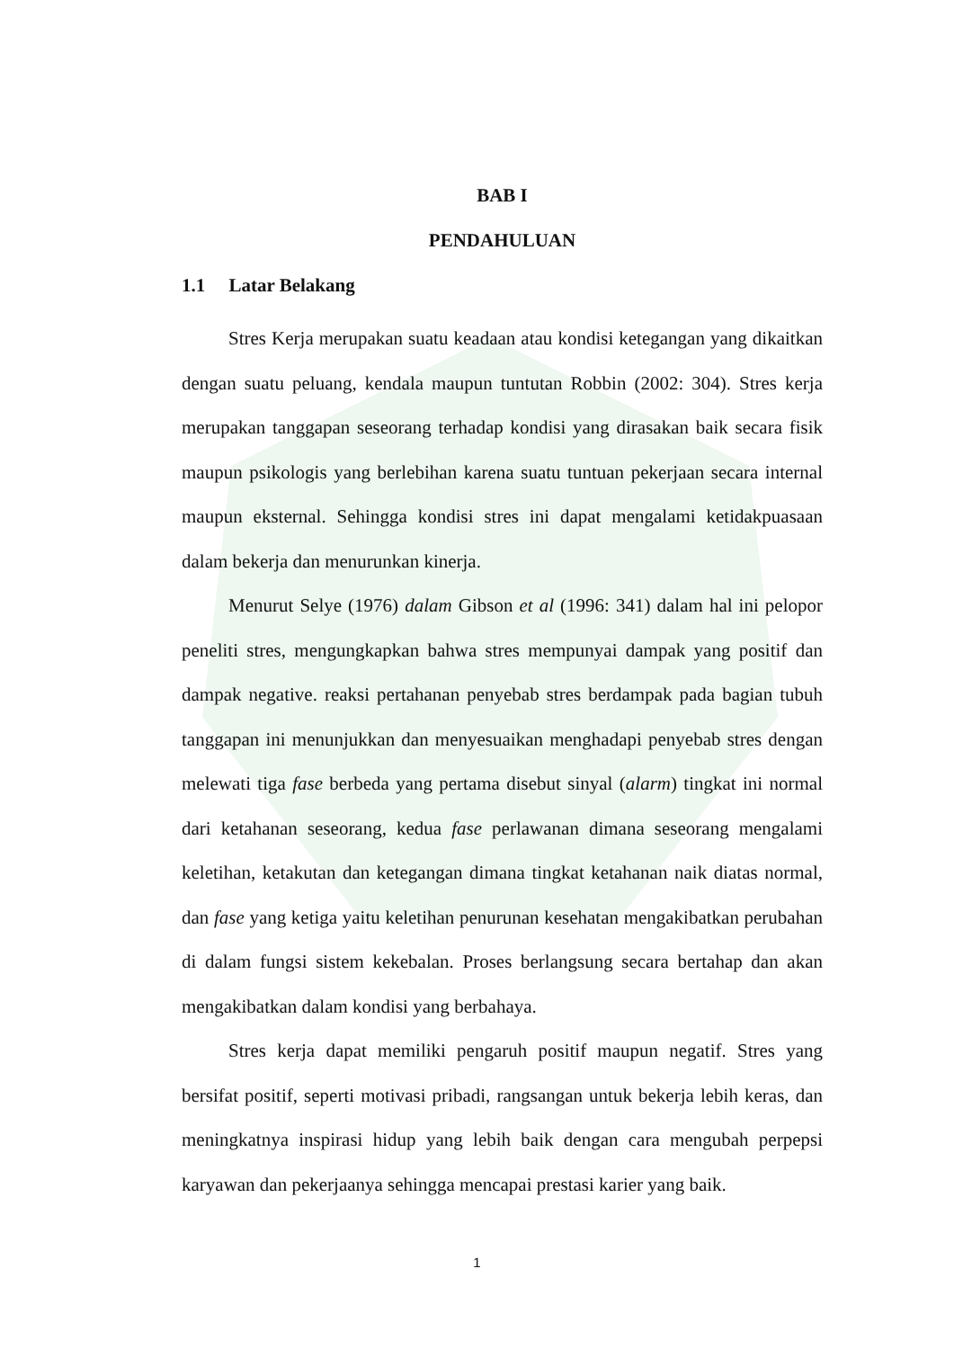BAB I
PENDAHULUAN
1.1 Latar Belakang
Stres Kerja merupakan suatu keadaan atau kondisi ketegangan yang dikaitkan dengan suatu peluang, kendala maupun tuntutan Robbin (2002: 304). Stres kerja merupakan tanggapan seseorang terhadap kondisi yang dirasakan baik secara fisik maupun psikologis yang berlebihan karena suatu tuntuan pekerjaan secara internal maupun eksternal. Sehingga kondisi stres ini dapat mengalami ketidakpuasaan dalam bekerja dan menurunkan kinerja.
Menurut Selye (1976) dalam Gibson et al (1996: 341) dalam hal ini pelopor peneliti stres, mengungkapkan bahwa stres mempunyai dampak yang positif dan dampak negative. reaksi pertahanan penyebab stres berdampak pada bagian tubuh tanggapan ini menunjukkan dan menyesuaikan menghadapi penyebab stres dengan melewati tiga fase berbeda yang pertama disebut sinyal (alarm) tingkat ini normal dari ketahanan seseorang, kedua fase perlawanan dimana seseorang mengalami keletihan, ketakutan dan ketegangan dimana tingkat ketahanan naik diatas normal, dan fase yang ketiga yaitu keletihan penurunan kesehatan mengakibatkan perubahan di dalam fungsi sistem kekebalan. Proses berlangsung secara bertahap dan akan mengakibatkan dalam kondisi yang berbahaya.
Stres kerja dapat memiliki pengaruh positif maupun negatif. Stres yang bersifat positif, seperti motivasi pribadi, rangsangan untuk bekerja lebih keras, dan meningkatnya inspirasi hidup yang lebih baik dengan cara mengubah perpepsi karyawan dan pekerjaanya sehingga mencapai prestasi karier yang baik.
1